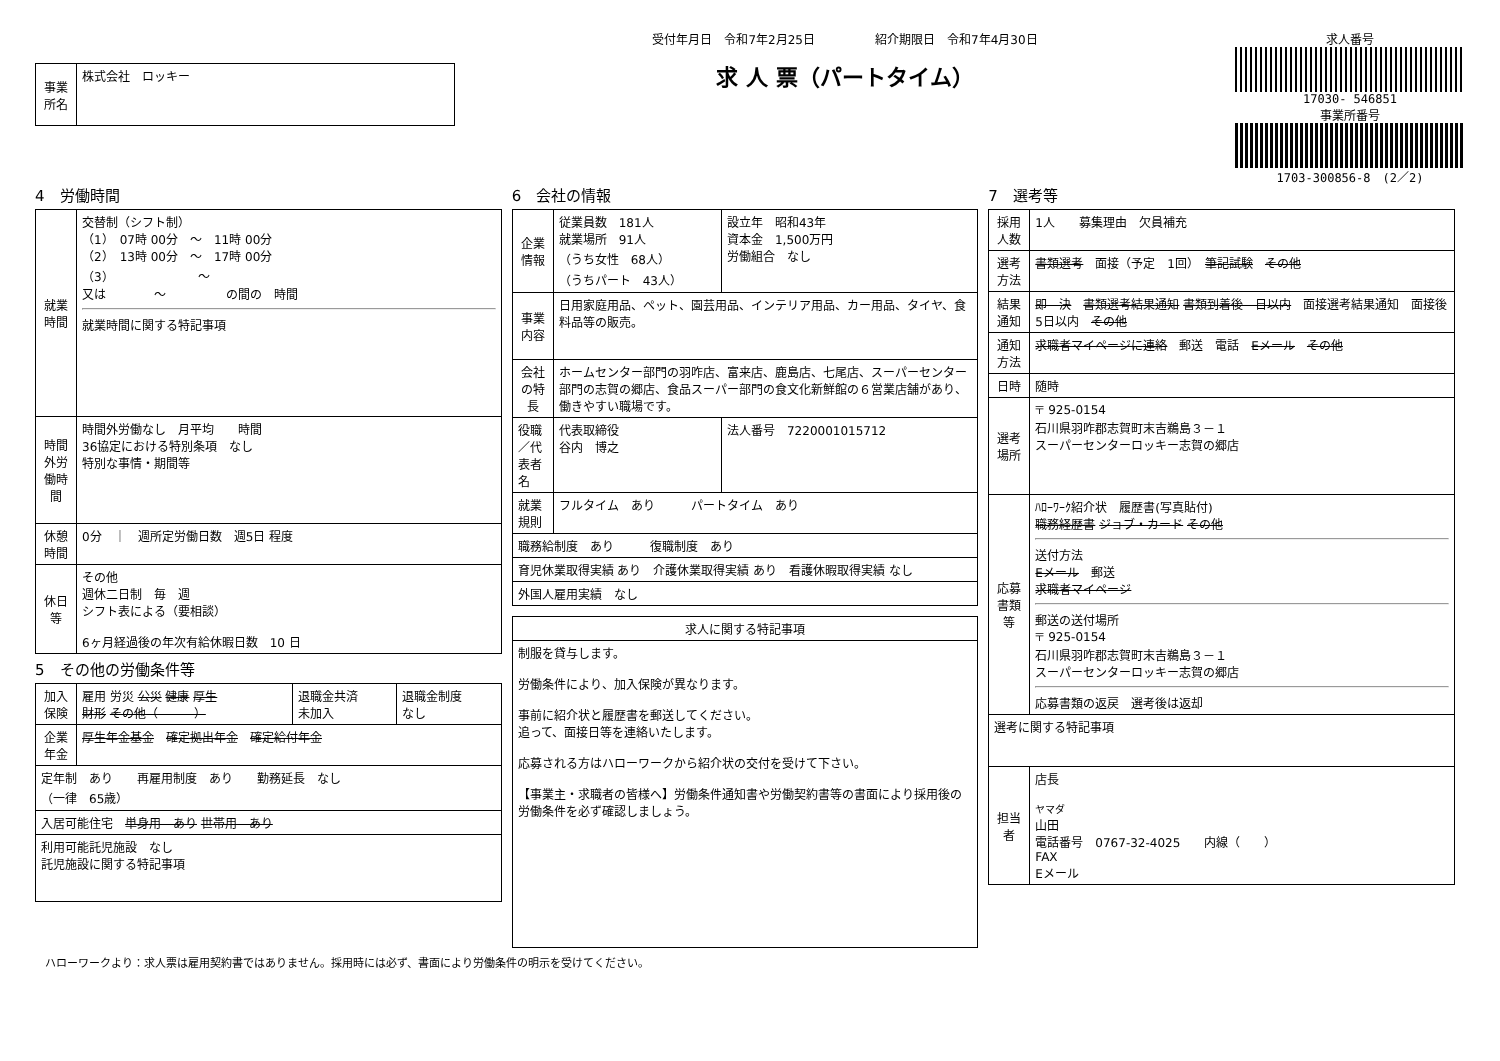| 事業所名 | 株式会社 ロッキー |
受付年月日　令和7年2月25日　　　　　紹介期限日　令和7年4月30日
求 人 票（パートタイム）
求人番号
17030- 546851
事業所番号
1703-300856-8　(2／2)
4　労働時間
| 就業時間 | 交替制（シフト制） （1） 07時 00分 ～ 11時 00分 （2） 13時 00分 ～ 17時 00分 （3） ～ 又は ～ の間の 時間 就業時間に関する特記事項 |
| 時間外労働時間 | 時間外労働なし 月平均 時間 36協定における特別条項 なし 特別な事情・期間等 |
| 休憩時間 | 0分 ｜ 週所定労働日数 週5日 程度 |
| 休日等 | その他 週休二日制 毎 週 シフト表による（要相談） 6ヶ月経過後の年次有給休暇日数 10 日 |
5　その他の労働条件等
| 加入保険 | 雇用 労災 公災 健康 厚生 財形 その他（ ） | 退職金共済 未加入 | 退職金制度 なし |
| 企業年金 | 厚生年金基金 確定拠出年金 確定給付年金 | | |
| 定年制 あり 再雇用制度 あり 勤務延長 なし （一律 65歳） | | | |
| 入居可能住宅 単身用 あり 世帯用 あり | | | |
| 利用可能託児施設 なし 託児施設に関する特記事項 | | | |
6　会社の情報
| 企業情報 | 従業員数 181人 就業場所 91人 （うち女性 68人） （うちパート 43人） | 設立年 昭和43年 資本金 1,500万円 労働組合 なし |
| 事業内容 | 日用家庭用品、ペット、園芸用品、インテリア用品、カー用品、タイヤ、食料品等の販売。 | |
| 会社の特長 | ホームセンター部門の羽咋店、富来店、鹿島店、七尾店、スーパーセンター部門の志賀の郷店、食品スーパー部門の食文化新鮮館の６営業店舗があり、働きやすい職場です。 | |
| 役職／代表者名 | 代表取締役 谷内 博之 | 法人番号 7220001015712 |
| 就業規則 | フルタイム あり パートタイム あり | |
| 職務給制度 あり 復職制度 あり | | |
| 育児休業取得実績 あり 介護休業取得実績 あり 看護休暇取得実績 なし | | |
| 外国人雇用実績 なし | | |
| 求人に関する特記事項 |
| --- |
| 制服を貸与します。 労働条件により、加入保険が異なります。 事前に紹介状と履歴書を郵送してください。 追って、面接日等を連絡いたします。 応募される方はハローワークから紹介状の交付を受けて下さい。 【事業主・求職者の皆様へ】労働条件通知書や労働契約書等の書面により採用後の労働条件を必ず確認しましょう。 |
7　選考等
| 採用人数 | 1人 募集理由 欠員補充 |
| 選考方法 | 書類選考 面接（予定 1回） 筆記試験 その他 |
| 結果通知 | 即 決 書類選考結果通知 書類到着後 日以内 面接選考結果通知 面接後 5日以内 その他 |
| 通知方法 | 求職者マイページに連絡 郵送 電話 Eメール その他 |
| 日時 | 随時 |
| 選考場所 | 〒 925-0154 石川県羽咋郡志賀町末吉鵜島３－１ スーパーセンターロッキー志賀の郷店 |
| 応募書類等 | ﾊﾛｰﾜｰｸ紹介状 履歴書(写真貼付) 職務経歴書 ジョブ・カード その他 送付方法 Eメール 郵送 求職者マイページ 郵送の送付場所 〒 925-0154 石川県羽咋郡志賀町末吉鵜島３－１ スーパーセンターロッキー志賀の郷店 応募書類の返戻 選考後は返却 |
| 選考に関する特記事項 | |
| 担当者 | 店長 ヤマダ 山田 電話番号 0767-32-4025 内線（ ） FAX Eメール |
ハローワークより：求人票は雇用契約書ではありません。採用時には必ず、書面により労働条件の明示を受けてください。